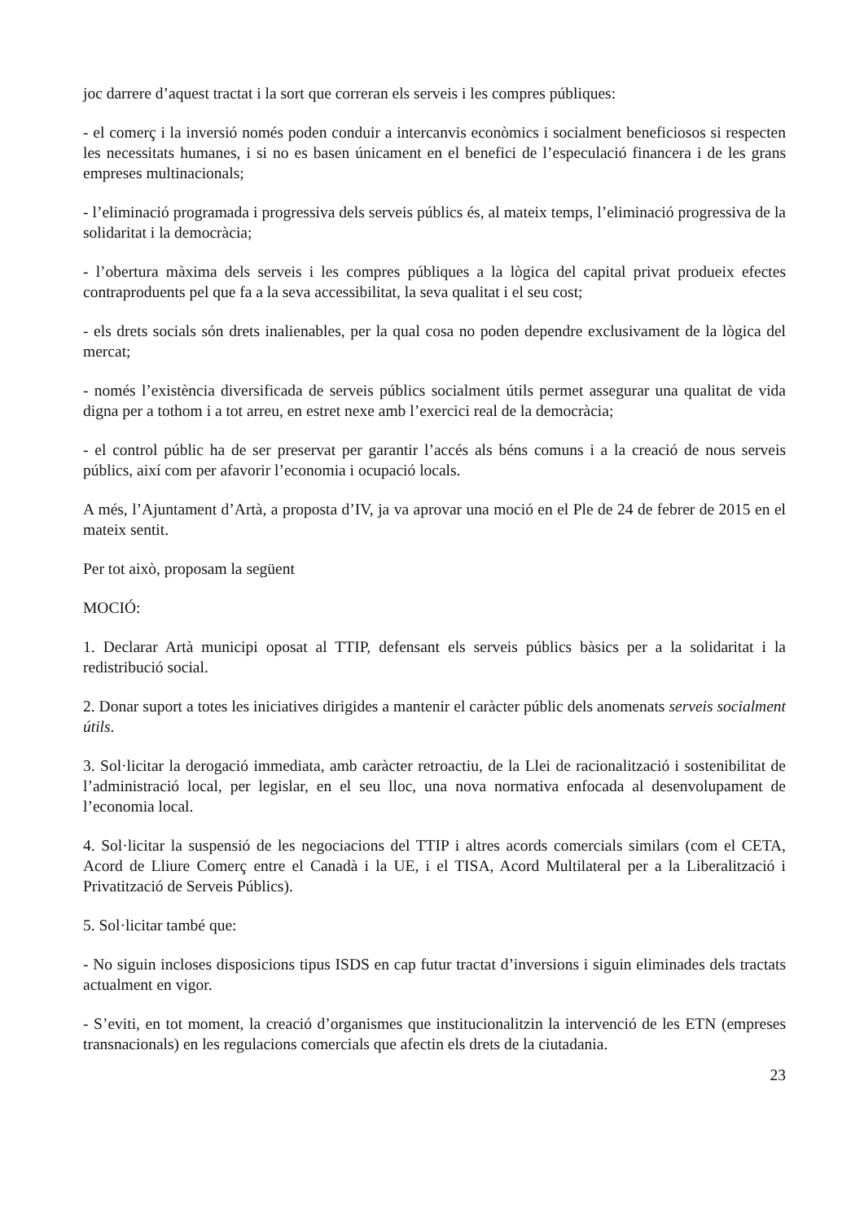joc darrere d’aquest tractat i la sort que correran els serveis i les compres públiques:
- el comerç i la inversió només poden conduir a intercanvis econòmics i socialment beneficiosos si respecten les necessitats humanes, i si no es basen únicament en el benefici de l’especulació financera i de les grans empreses multinacionals;
- l’eliminació programada i progressiva dels serveis públics és, al mateix temps, l’eliminació progressiva de la solidaritat i la democràcia;
- l’obertura màxima dels serveis i les compres públiques a la lògica del capital privat produeix efectes contraproduents pel que fa a la seva accessibilitat, la seva qualitat i el seu cost;
- els drets socials són drets inalienables, per la qual cosa no poden dependre exclusivament de la lògica del mercat;
- només l’existència diversificada de serveis públics socialment útils permet assegurar una qualitat de vida digna per a tothom i a tot arreu, en estret nexe amb l’exercici real de la democràcia;
- el control públic ha de ser preservat per garantir l’accés als béns comuns i a la creació de nous serveis públics, així com per afavorir l’economia i ocupació locals.
A més, l’Ajuntament d’Artà, a proposta d’IV, ja va aprovar una moció en el Ple de 24 de febrer de 2015 en el mateix sentit.
Per tot això, proposam la següent
MOCIÓ:
1. Declarar Artà municipi oposat al TTIP, defensant els serveis públics bàsics per a la solidaritat i la redistribució social.
2. Donar suport a totes les iniciatives dirigides a mantenir el caràcter públic dels anomenats serveis socialment útils.
3. Sol·licitar la derogació immediata, amb caràcter retroactiu, de la Llei de racionalització i sostenibilitat de l’administració local, per legislar, en el seu lloc, una nova normativa enfocada al desenvolupament de l’economia local.
4. Sol·licitar la suspensió de les negociacions del TTIP i altres acords comercials similars (com el CETA, Acord de Lliure Comerç entre el Canadà i la UE, i el TISA, Acord Multilateral per a la Liberalització i Privatització de Serveis Públics).
5. Sol·licitar també que:
- No siguin incloses disposicions tipus ISDS en cap futur tractat d’inversions i siguin eliminades dels tractats actualment en vigor.
- S’eviti, en tot moment, la creació d’organismes que institucionalitzin la intervenció de les ETN (empreses transnacionals) en les regulacions comercials que afectin els drets de la ciutadania.
23